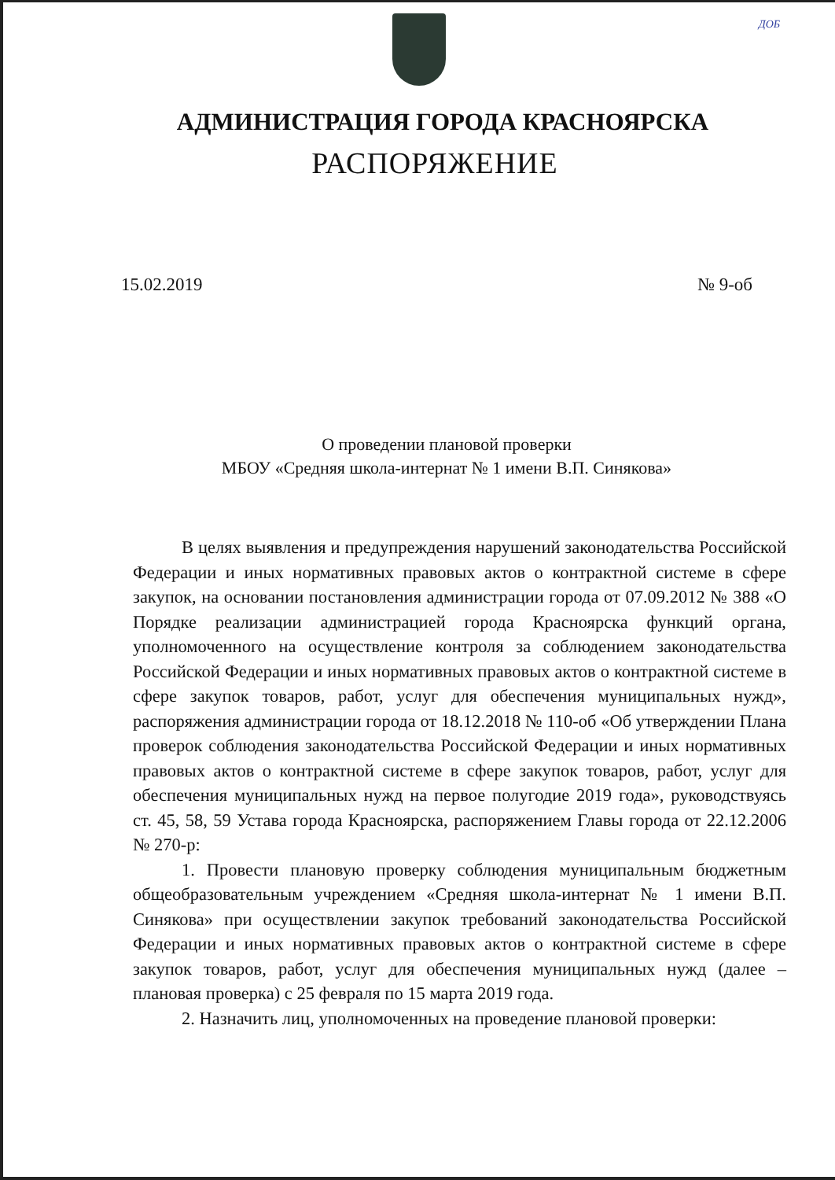ДОБ
АДМИНИСТРАЦИЯ ГОРОДА КРАСНОЯРСКА
РАСПОРЯЖЕНИЕ
15.02.2019 № 9-об
О проведении плановой проверки
МБОУ «Средняя школа-интернат № 1 имени В.П. Синякова»
В целях выявления и предупреждения нарушений законодательства Российской Федерации и иных нормативных правовых актов о контрактной системе в сфере закупок, на основании постановления администрации города от 07.09.2012 № 388 «О Порядке реализации администрацией города Красноярска функций органа, уполномоченного на осуществление контроля за соблюдением законодательства Российской Федерации и иных нормативных правовых актов о контрактной системе в сфере закупок товаров, работ, услуг для обеспечения муниципальных нужд», распоряжения администрации города от 18.12.2018 № 110-об «Об утверждении Плана проверок соблюдения законодательства Российской Федерации и иных нормативных правовых актов о контрактной системе в сфере закупок товаров, работ, услуг для обеспечения муниципальных нужд на первое полугодие 2019 года», руководствуясь ст. 45, 58, 59 Устава города Красноярска, распоряжением Главы города от 22.12.2006 № 270-р:
1. Провести плановую проверку соблюдения муниципальным бюджетным общеобразовательным учреждением «Средняя школа-интернат № 1 имени В.П. Синякова» при осуществлении закупок требований законодательства Российской Федерации и иных нормативных правовых актов о контрактной системе в сфере закупок товаров, работ, услуг для обеспечения муниципальных нужд (далее – плановая проверка) с 25 февраля по 15 марта 2019 года.
2. Назначить лиц, уполномоченных на проведение плановой проверки: